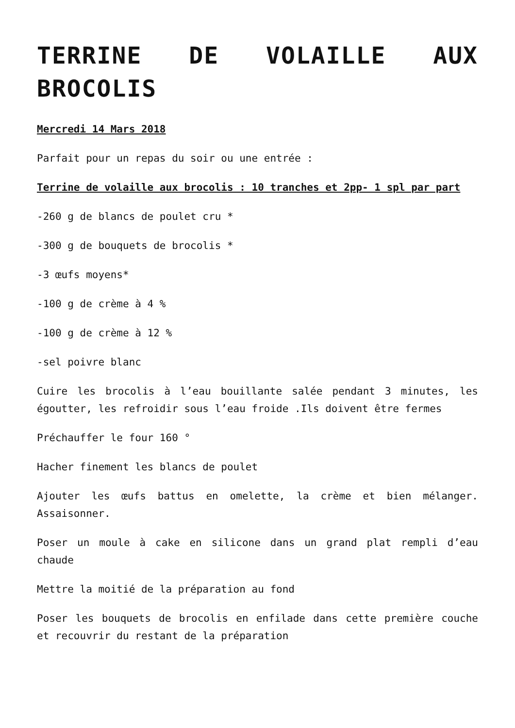TERRINE DE VOLAILLE AUX BROCOLIS
Mercredi 14 Mars 2018
Parfait pour un repas du soir ou une entrée :
Terrine de volaille aux brocolis : 10 tranches et 2pp- 1 spl par part
-260 g de blancs de poulet cru *
-300 g de bouquets de brocolis *
-3 œufs moyens*
-100 g de crème à 4 %
-100 g de crème à 12 %
-sel poivre blanc
Cuire les brocolis à l’eau bouillante salée pendant 3 minutes, les égoutter, les refroidir sous l’eau froide .Ils doivent être fermes
Préchauffer le four 160 °
Hacher finement les blancs de poulet
Ajouter les œufs battus en omelette, la crème et bien mélanger. Assaisonner.
Poser un moule à cake en silicone dans un grand plat rempli d’eau chaude
Mettre la moitié de la préparation au fond
Poser les bouquets de brocolis en enfilade dans cette première couche et recouvrir du restant de la préparation